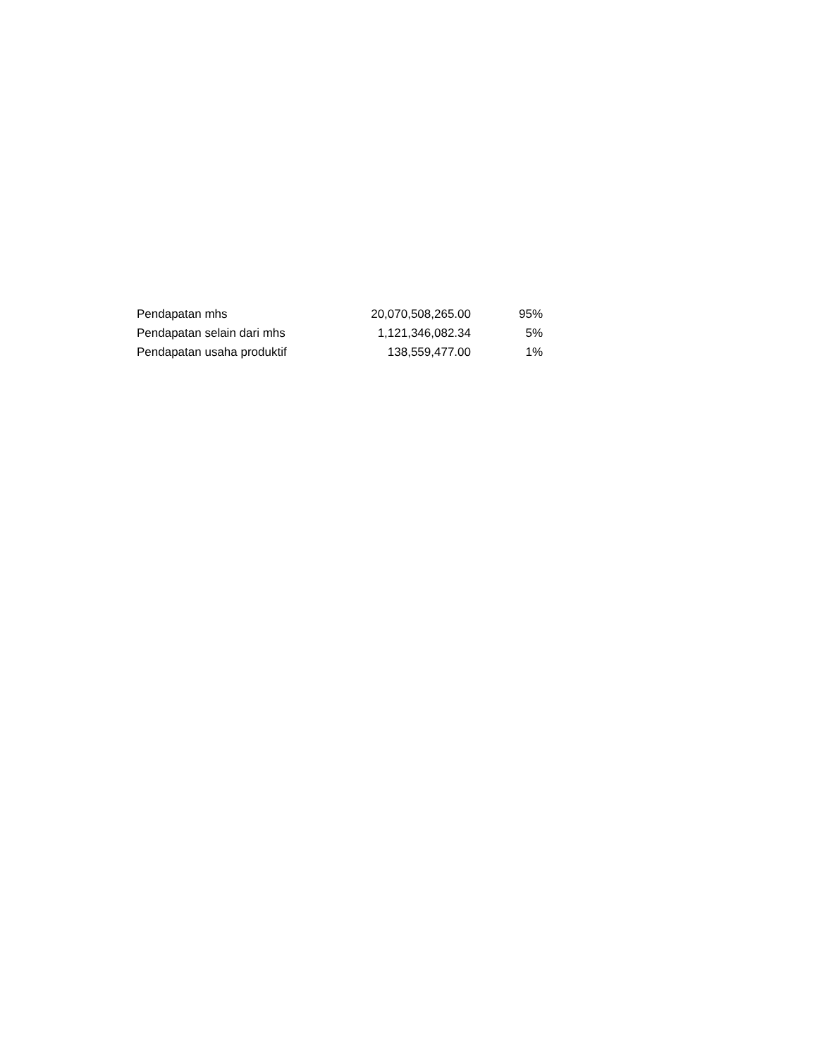| Pendapatan mhs | 20,070,508,265.00 | 95% |
| Pendapatan selain dari mhs | 1,121,346,082.34 | 5% |
| Pendapatan usaha produktif | 138,559,477.00 | 1% |